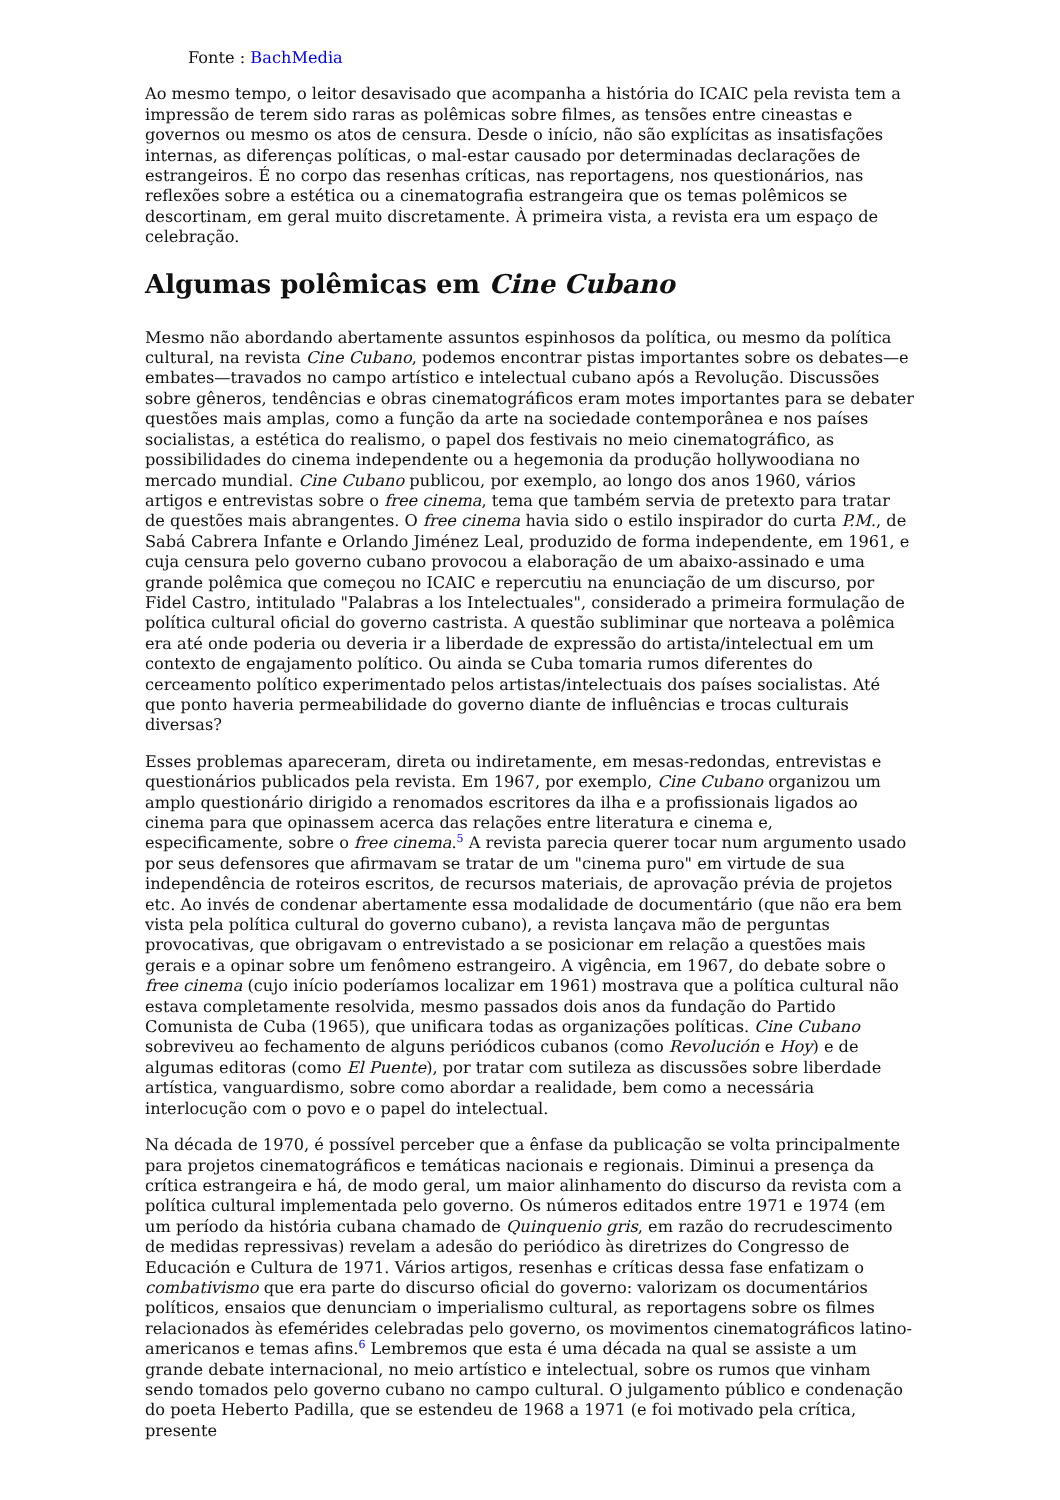Fonte : BachMedia
Ao mesmo tempo, o leitor desavisado que acompanha a história do ICAIC pela revista tem a impressão de terem sido raras as polêmicas sobre filmes, as tensões entre cineastas e governos ou mesmo os atos de censura. Desde o início, não são explícitas as insatisfações internas, as diferenças políticas, o mal-estar causado por determinadas declarações de estrangeiros. É no corpo das resenhas críticas, nas reportagens, nos questionários, nas reflexões sobre a estética ou a cinematografia estrangeira que os temas polêmicos se descortinam, em geral muito discretamente. À primeira vista, a revista era um espaço de celebração.
Algumas polêmicas em Cine Cubano
Mesmo não abordando abertamente assuntos espinhosos da política, ou mesmo da política cultural, na revista Cine Cubano, podemos encontrar pistas importantes sobre os debates—e embates—travados no campo artístico e intelectual cubano após a Revolução. Discussões sobre gêneros, tendências e obras cinematográficos eram motes importantes para se debater questões mais amplas, como a função da arte na sociedade contemporânea e nos países socialistas, a estética do realismo, o papel dos festivais no meio cinematográfico, as possibilidades do cinema independente ou a hegemonia da produção hollywoodiana no mercado mundial. Cine Cubano publicou, por exemplo, ao longo dos anos 1960, vários artigos e entrevistas sobre o free cinema, tema que também servia de pretexto para tratar de questões mais abrangentes. O free cinema havia sido o estilo inspirador do curta P.M., de Sabá Cabrera Infante e Orlando Jiménez Leal, produzido de forma independente, em 1961, e cuja censura pelo governo cubano provocou a elaboração de um abaixo-assinado e uma grande polêmica que começou no ICAIC e repercutiu na enunciação de um discurso, por Fidel Castro, intitulado "Palabras a los Intelectuales", considerado a primeira formulação de política cultural oficial do governo castrista. A questão subliminar que norteava a polêmica era até onde poderia ou deveria ir a liberdade de expressão do artista/intelectual em um contexto de engajamento político. Ou ainda se Cuba tomaria rumos diferentes do cerceamento político experimentado pelos artistas/intelectuais dos países socialistas. Até que ponto haveria permeabilidade do governo diante de influências e trocas culturais diversas?
Esses problemas apareceram, direta ou indiretamente, em mesas-redondas, entrevistas e questionários publicados pela revista. Em 1967, por exemplo, Cine Cubano organizou um amplo questionário dirigido a renomados escritores da ilha e a profissionais ligados ao cinema para que opinassem acerca das relações entre literatura e cinema e, especificamente, sobre o free cinema.<sup>5</sup> A revista parecia querer tocar num argumento usado por seus defensores que afirmavam se tratar de um "cinema puro" em virtude de sua independência de roteiros escritos, de recursos materiais, de aprovação prévia de projetos etc. Ao invés de condenar abertamente essa modalidade de documentário (que não era bem vista pela política cultural do governo cubano), a revista lançava mão de perguntas provocativas, que obrigavam o entrevistado a se posicionar em relação a questões mais gerais e a opinar sobre um fenômeno estrangeiro. A vigência, em 1967, do debate sobre o free cinema (cujo início poderíamos localizar em 1961) mostrava que a política cultural não estava completamente resolvida, mesmo passados dois anos da fundação do Partido Comunista de Cuba (1965), que unificara todas as organizações políticas. Cine Cubano sobreviveu ao fechamento de alguns periódicos cubanos (como Revolución e Hoy) e de algumas editoras (como El Puente), por tratar com sutileza as discussões sobre liberdade artística, vanguardismo, sobre como abordar a realidade, bem como a necessária interlocução com o povo e o papel do intelectual.
Na década de 1970, é possível perceber que a ênfase da publicação se volta principalmente para projetos cinematográficos e temáticas nacionais e regionais. Diminui a presença da crítica estrangeira e há, de modo geral, um maior alinhamento do discurso da revista com a política cultural implementada pelo governo. Os números editados entre 1971 e 1974 (em um período da história cubana chamado de Quinquenio gris, em razão do recrudescimento de medidas repressivas) revelam a adesão do periódico às diretrizes do Congresso de Educación e Cultura de 1971. Vários artigos, resenhas e críticas dessa fase enfatizam o combativismo que era parte do discurso oficial do governo: valorizam os documentários políticos, ensaios que denunciam o imperialismo cultural, as reportagens sobre os filmes relacionados às efemérides celebradas pelo governo, os movimentos cinematográficos latino-americanos e temas afins.<sup>6</sup> Lembremos que esta é uma década na qual se assiste a um grande debate internacional, no meio artístico e intelectual, sobre os rumos que vinham sendo tomados pelo governo cubano no campo cultural. O julgamento público e condenação do poeta Heberto Padilla, que se estendeu de 1968 a 1971 (e foi motivado pela crítica, presente